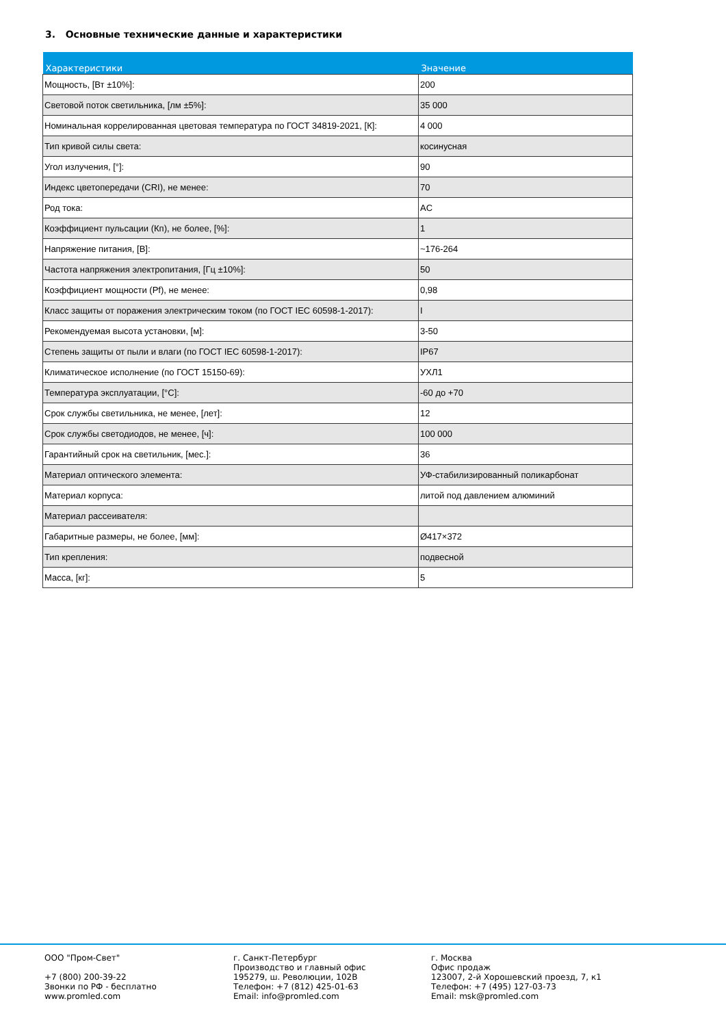3. Основные технические данные и характеристики
| Характеристики | Значение |
| --- | --- |
| Мощность, [Вт ±10%]: | 200 |
| Световой поток светильника, [лм ±5%]: | 35 000 |
| Номинальная коррелированная цветовая температура по ГОСТ 34819-2021, [К]: | 4 000 |
| Тип кривой силы света: | косинусная |
| Угол излучения, [°]: | 90 |
| Индекс цветопередачи (CRI), не менее: | 70 |
| Род тока: | AC |
| Коэффициент пульсации (Кп), не более, [%]: | 1 |
| Напряжение питания, [В]: | ~176-264 |
| Частота напряжения электропитания, [Гц ±10%]: | 50 |
| Коэффициент мощности (Pf), не менее: | 0,98 |
| Класс защиты от поражения электрическим током (по ГОСТ IEC 60598-1-2017): | I |
| Рекомендуемая высота установки, [м]: | 3-50 |
| Степень защиты от пыли и влаги (по ГОСТ IEC 60598-1-2017): | IP67 |
| Климатическое исполнение (по ГОСТ 15150-69): | УХЛ1 |
| Температура эксплуатации, [°С]: | -60 до +70 |
| Срок службы светильника, не менее, [лет]: | 12 |
| Срок службы светодиодов, не менее, [ч]: | 100 000 |
| Гарантийный срок на светильник, [мес.]: | 36 |
| Материал оптического элемента: | УФ-стабилизированный поликарбонат |
| Материал корпуса: | литой под давлением алюминий |
| Материал рассеивателя: | |
| Габаритные размеры, не более, [мм]: | Ø417×372 |
| Тип крепления: | подвесной |
| Масса, [кг]: | 5 |
ООО "Пром-Свет" +7 (800) 200-39-22 Звонки по РФ - бесплатно www.promled.com
г. Санкт-Петербург Производство и главный офис 195279, ш. Революции, 102В Телефон: +7 (812) 425-01-63 Email: info@promled.com
г. Москва Офис продаж 123007, 2-й Хорошевский проезд, 7, к1 Телефон: +7 (495) 127-03-73 Email: msk@promled.com